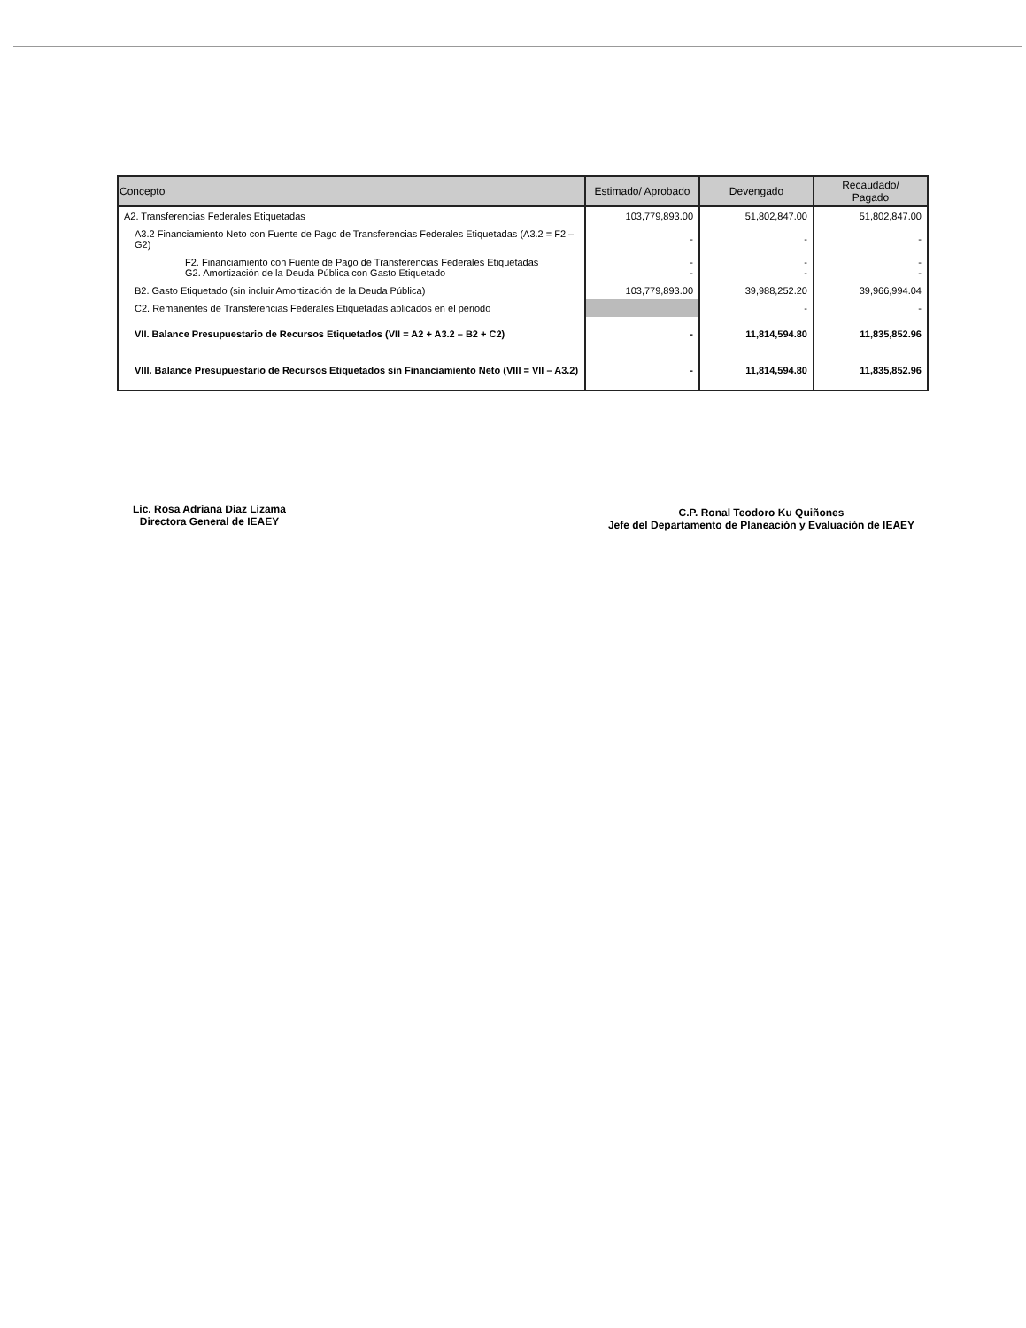| Concepto | Estimado/ Aprobado | Devengado | Recaudado/ Pagado |
| --- | --- | --- | --- |
| A2. Transferencias Federales Etiquetadas | 103,779,893.00 | 51,802,847.00 | 51,802,847.00 |
| A3.2 Financiamiento Neto con Fuente de Pago de Transferencias Federales Etiquetadas (A3.2 = F2 – G2) | - | - | - |
| F2. Financiamiento con Fuente de Pago de Transferencias Federales Etiquetadas G2. Amortización de la Deuda Pública con Gasto Etiquetado | - - | - - | - - |
| B2. Gasto Etiquetado (sin incluir Amortización de la Deuda Pública) | 103,779,893.00 | 39,988,252.20 | 39,966,994.04 |
| C2. Remanentes de Transferencias Federales Etiquetadas aplicados en el periodo | | - | - |
| VII. Balance Presupuestario de Recursos Etiquetados (VII = A2 + A3.2 – B2 + C2) | - | 11,814,594.80 | 11,835,852.96 |
| VIII. Balance Presupuestario de Recursos Etiquetados sin Financiamiento Neto (VIII = VII – A3.2) | - | 11,814,594.80 | 11,835,852.96 |
Lic. Rosa Adriana Diaz Lizama
Directora General de IEAEY
C.P. Ronal Teodoro Ku Quiñones
Jefe del Departamento de Planeación y Evaluación de IEAEY